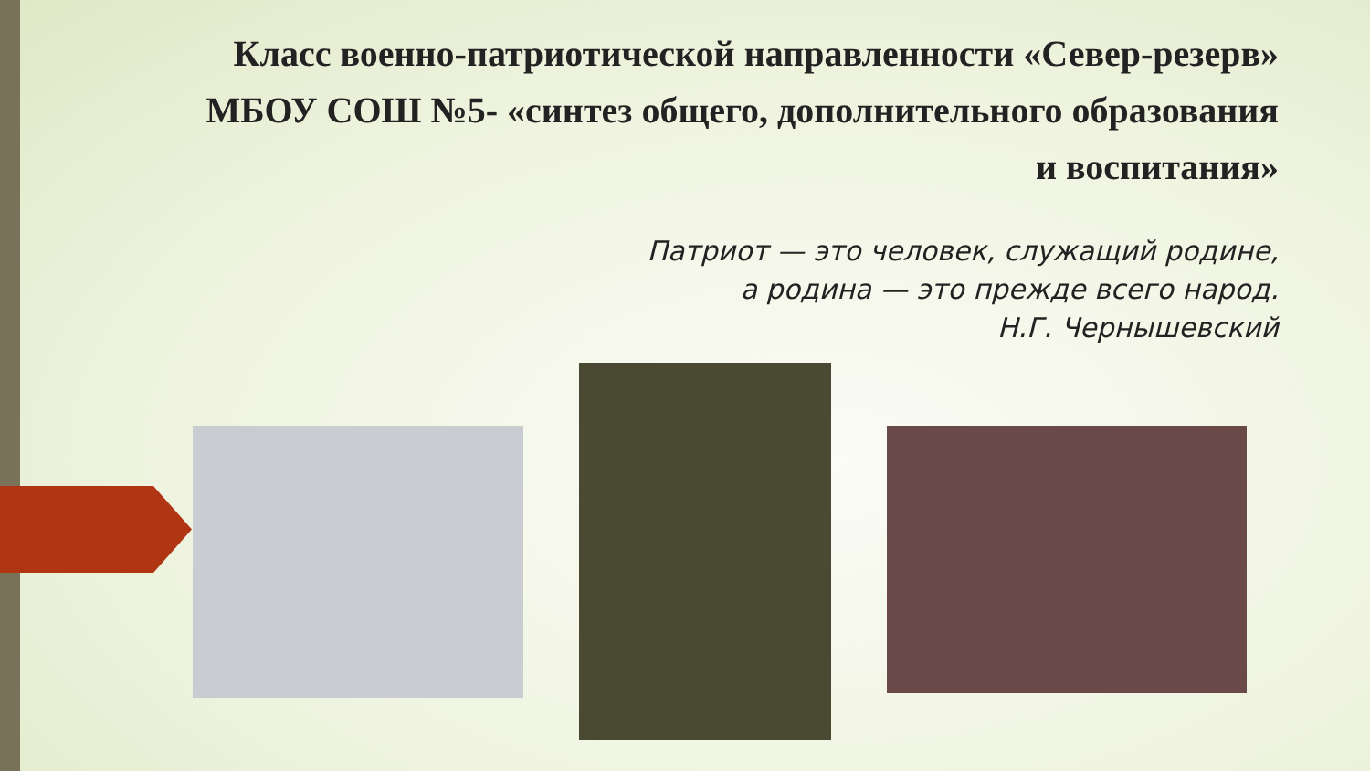Класс военно-патриотической направленности «Север-резерв» МБОУ СОШ №5- «синтез общего, дополнительного образования и воспитания»
Патриот — это человек, служащий родине,
а родина — это прежде всего народ.
Н.Г. Чернышевский